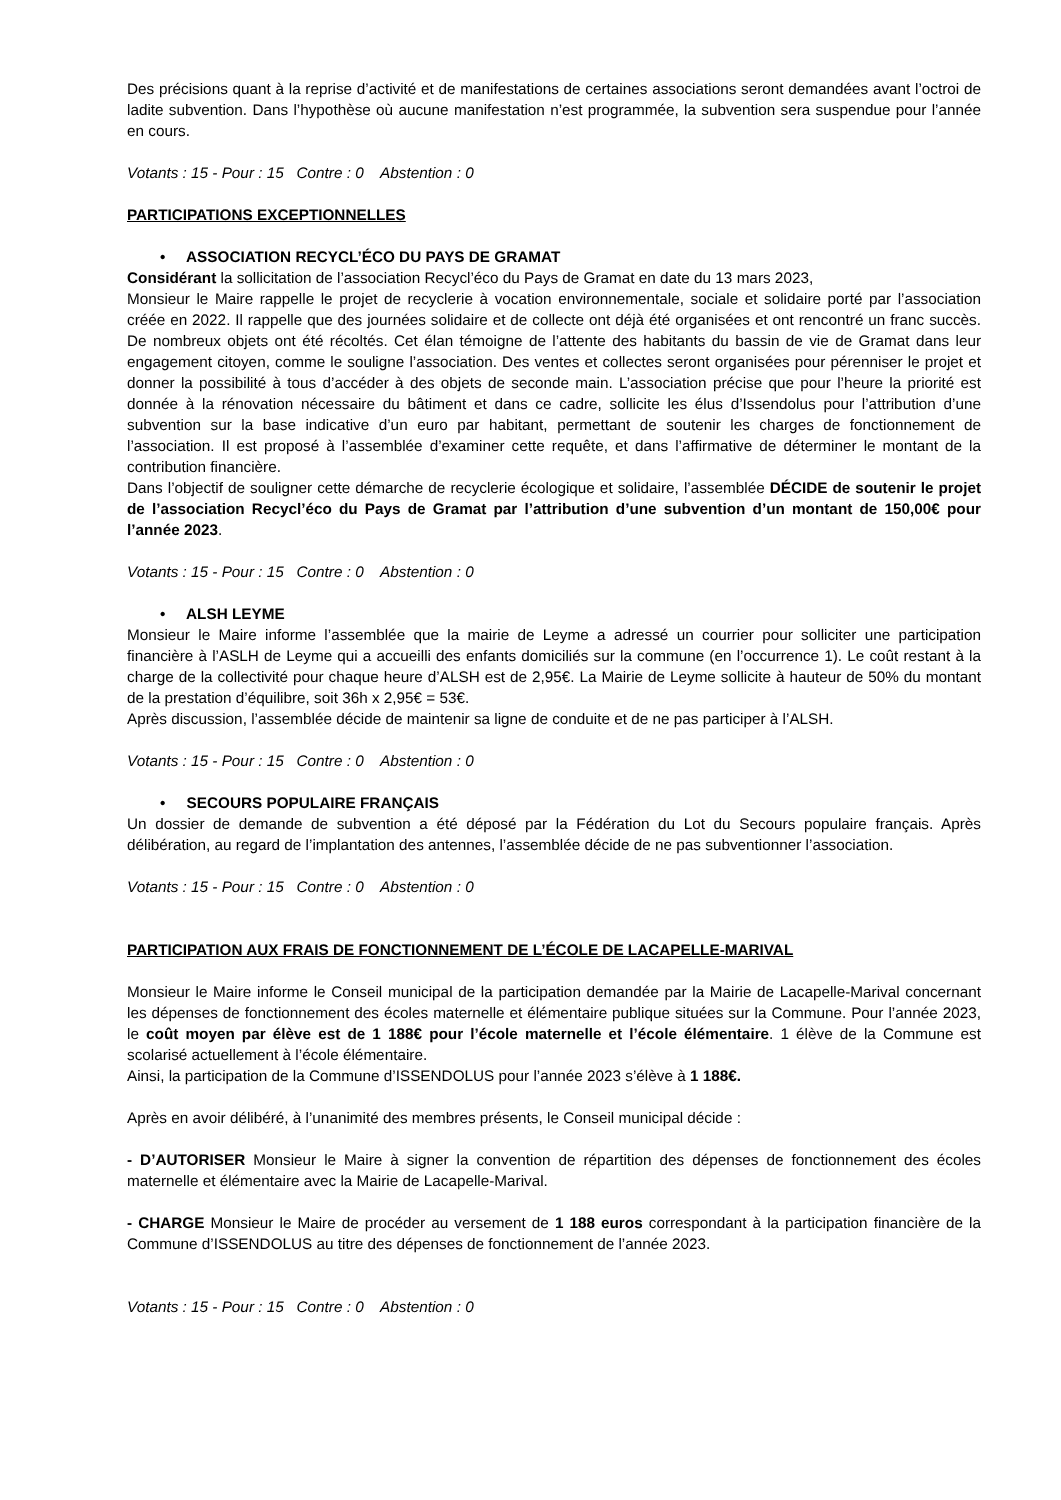Des précisions quant à la reprise d’activité et de manifestations de certaines associations seront demandées avant l’octroi de ladite subvention. Dans l’hypothèse où aucune manifestation n’est programmée, la subvention sera suspendue pour l’année en cours.
Votants : 15 - Pour : 15 Contre : 0 Abstention : 0
PARTICIPATIONS EXCEPTIONNELLES
• ASSOCIATION RECYCL’ÉCO DU PAYS DE GRAMAT
Considérant la sollicitation de l’association Recycl’éco du Pays de Gramat en date du 13 mars 2023,
Monsieur le Maire rappelle le projet de recyclerie à vocation environnementale, sociale et solidaire porté par l’association créée en 2022. Il rappelle que des journées solidaire et de collecte ont déjà été organisées et ont rencontré un franc succès. De nombreux objets ont été récoltés. Cet élan témoigne de l’attente des habitants du bassin de vie de Gramat dans leur engagement citoyen, comme le souligne l’association. Des ventes et collectes seront organisées pour pérenniser le projet et donner la possibilité à tous d’accéder à des objets de seconde main. L’association précise que pour l’heure la priorité est donnée à la rénovation nécessaire du bâtiment et dans ce cadre, sollicite les élus d’Issendolus pour l’attribution d’une subvention sur la base indicative d’un euro par habitant, permettant de soutenir les charges de fonctionnement de l’association. Il est proposé à l’assemblée d’examiner cette requête, et dans l’affirmative de déterminer le montant de la contribution financière.
Dans l’objectif de souligner cette démarche de recyclerie écologique et solidaire, l’assemblée DÉCIDE de soutenir le projet de l’association Recycl’éco du Pays de Gramat par l’attribution d’une subvention d’un montant de 150,00€ pour l’année 2023.
Votants : 15 - Pour : 15 Contre : 0 Abstention : 0
• ALSH LEYME
Monsieur le Maire informe l’assemblée que la mairie de Leyme a adressé un courrier pour solliciter une participation financière à l’ASLH de Leyme qui a accueilli des enfants domiciliés sur la commune (en l’occurrence 1). Le coût restant à la charge de la collectivité pour chaque heure d’ALSH est de 2,95€. La Mairie de Leyme sollicite à hauteur de 50% du montant de la prestation d’équilibre, soit 36h x 2,95€ = 53€.
Après discussion, l’assemblée décide de maintenir sa ligne de conduite et de ne pas participer à l’ALSH.
Votants : 15 - Pour : 15 Contre : 0 Abstention : 0
• SECOURS POPULAIRE FRANÇAIS
Un dossier de demande de subvention a été déposé par la Fédération du Lot du Secours populaire français. Après délibération, au regard de l’implantation des antennes, l’assemblée décide de ne pas subventionner l’association.
Votants : 15 - Pour : 15 Contre : 0 Abstention : 0
PARTICIPATION AUX FRAIS DE FONCTIONNEMENT DE L’ÉCOLE DE LACAPELLE-MARIVAL
Monsieur le Maire informe le Conseil municipal de la participation demandée par la Mairie de Lacapelle-Marival concernant les dépenses de fonctionnement des écoles maternelle et élémentaire publique situées sur la Commune. Pour l’année 2023, le coût moyen par élève est de 1 188€ pour l’école maternelle et l’école élémentaire. 1 élève de la Commune est scolarisé actuellement à l’école élémentaire.
Ainsi, la participation de la Commune d’ISSENDOLUS pour l’année 2023 s’élève à 1 188€.
Après en avoir délibéré, à l’unanimité des membres présents, le Conseil municipal décide :
- D’AUTORISER Monsieur le Maire à signer la convention de répartition des dépenses de fonctionnement des écoles maternelle et élémentaire avec la Mairie de Lacapelle-Marival.
- CHARGE Monsieur le Maire de procéder au versement de 1 188 euros correspondant à la participation financière de la Commune d’ISSENDOLUS au titre des dépenses de fonctionnement de l’année 2023.
Votants : 15 - Pour : 15 Contre : 0 Abstention : 0